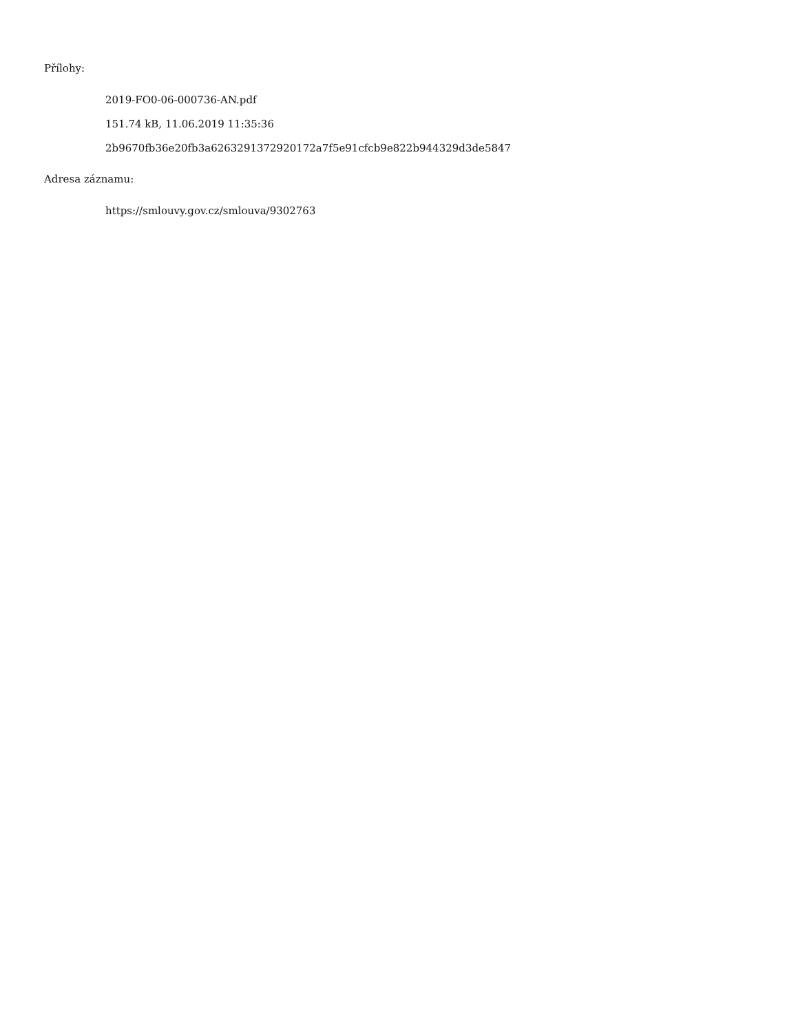Přílohy:
2019-FO0-06-000736-AN.pdf
151.74 kB, 11.06.2019 11:35:36
2b9670fb36e20fb3a6263291372920172a7f5e91cfcb9e822b944329d3de5847
Adresa záznamu:
https://smlouvy.gov.cz/smlouva/9302763